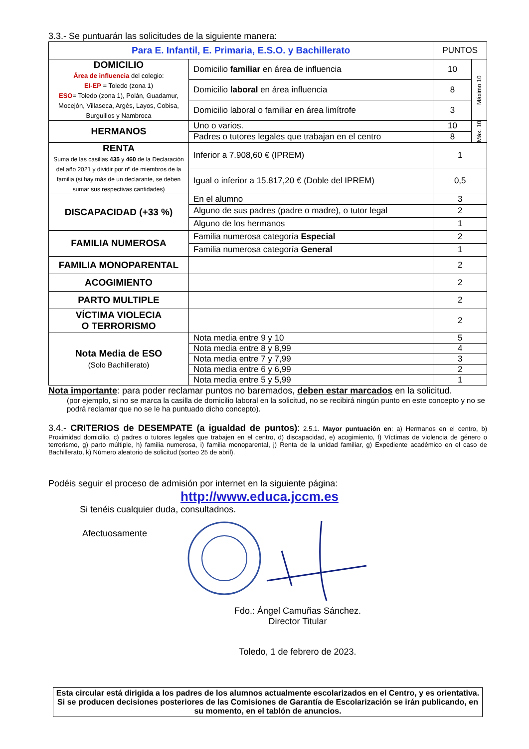3.3.- Se puntuarán las solicitudes de la siguiente manera:
| Para E. Infantil, E. Primaria, E.S.O. y Bachillerato | | PUNTOS | |
| --- | --- | --- | --- |
| DOMICILIO Área de influencia del colegio: EI-EP = Toledo (zona 1) ESO = Toledo (zona 1), Polán, Guadamur, Mocejón, Villaseca, Argés, Layos, Cobisa, Burguillos y Nambroca | Domicilio familiar en área de influencia | 10 | Máximo 10 |
| | Domicilio laboral en área influencia | 8 | |
| | Domicilio laboral o familiar en área limítrofe | 3 | |
| HERMANOS | Uno o varios. | 10 | Máx. 10 |
| | Padres o tutores legales que trabajan en el centro | 8 | |
| RENTA Suma de las casillas 435 y 460 de la Declaración del año 2021 y dividir por nº de miembros de la familia (si hay más de un declarante, se deben sumar sus respectivas cantidades) | Inferior a 7.908,60 € (IPREM) | 1 | |
| | Igual o inferior a 15.817,20 € (Doble del IPREM) | 0,5 | |
| DISCAPACIDAD (+33 %) | En el alumno | 3 | |
| | Alguno de sus padres (padre o madre), o tutor legal | 2 | |
| | Alguno de los hermanos | 1 | |
| FAMILIA NUMEROSA | Familia numerosa categoría Especial | 2 | |
| | Familia numerosa categoría General | 1 | |
| FAMILIA MONOPARENTAL | | 2 | |
| ACOGIMIENTO | | 2 | |
| PARTO MULTIPLE | | 2 | |
| VÍCTIMA VIOLECIA O TERRORISMO | | 2 | |
| Nota Media de ESO (Solo Bachillerato) | Nota media entre 9 y 10 | 5 | |
| | Nota media entre 8 y 8,99 | 4 | |
| | Nota media entre 7 y 7,99 | 3 | |
| | Nota media entre 6 y 6,99 | 2 | |
| | Nota media entre 5 y 5,99 | 1 | |
Nota importante: para poder reclamar puntos no baremados, deben estar marcados en la solicitud.
(por ejemplo, si no se marca la casilla de domicilio laboral en la solicitud, no se recibirá ningún punto en este concepto y no se podrá reclamar que no se le ha puntuado dicho concepto).
3.4.- CRITERIOS de DESEMPATE (a igualdad de puntos): 2.5.1. Mayor puntuación en: a) Hermanos en el centro, b) Proximidad domicilio, c) padres o tutores legales que trabajen en el centro, d) discapacidad, e) acogimiento, f) Víctimas de violencia de género o terrorismo, g) parto múltiple, h) familia numerosa, i) familia monoparental, j) Renta de la unidad familiar, g) Expediente académico en el caso de Bachillerato, k) Número aleatorio de solicitud (sorteo 25 de abril).
Podéis seguir el proceso de admisión por internet en la siguiente página:
http://www.educa.jccm.es
Si tenéis cualquier duda, consultadnos.
Afectuosamente
Fdo.: Ángel Camuñas Sánchez.
Director Titular
Toledo, 1 de febrero de 2023.
Esta circular está dirigida a los padres de los alumnos actualmente escolarizados en el Centro, y es orientativa. Si se producen decisiones posteriores de las Comisiones de Garantía de Escolarización se irán publicando, en su momento, en el tablón de anuncios.